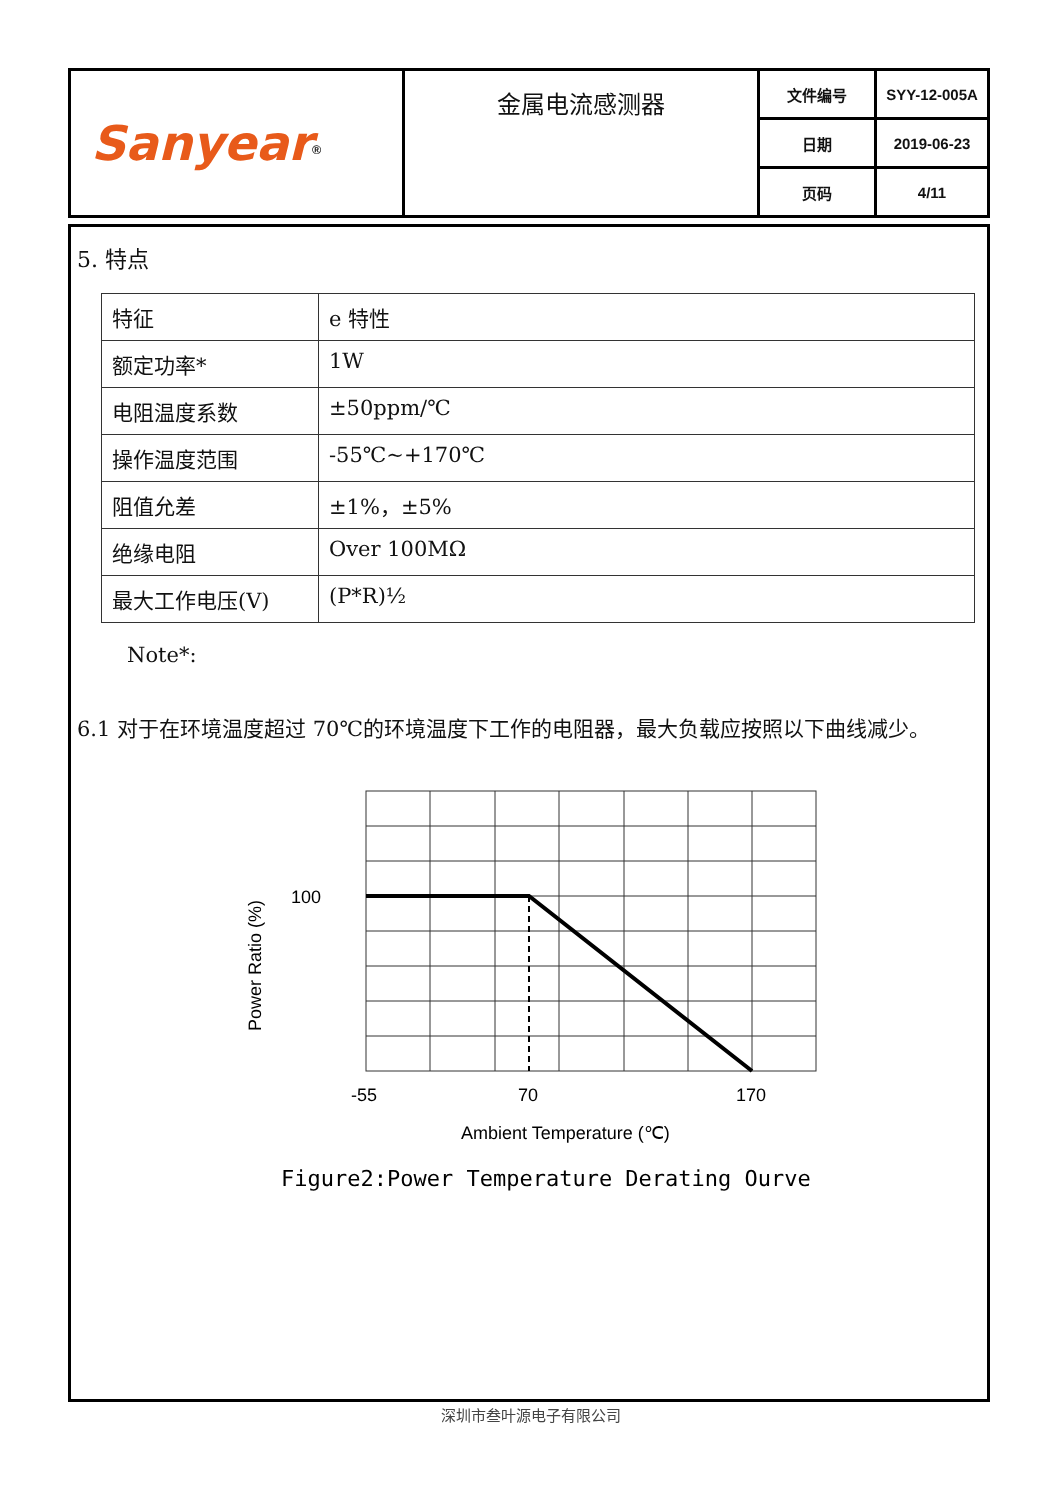| Sanyear<sup>®</sup> | 金属电流感测器 | 文件编号 | SYY-12-005A |
| | | 日期 | 2019-06-23 |
| | | 页码 | 4/11 |
5. 特点
| 特征 | e 特性 |
| 额定功率* | 1W |
| 电阻温度系数 | ±50ppm/℃ |
| 操作温度范围 | -55℃~+170℃ |
| 阻值允差 | ±1%，±5% |
| 绝缘电阻 | Over 100MΩ |
| 最大工作电压(V) | (P*R)½ |
Note*:
6.1 对于在环境温度超过 70℃的环境温度下工作的电阻器，最大负载应按照以下曲线减少。
100
Power Ratio (%)
-55
70
170
Ambient Temperature (℃)
Figure2:Power Temperature Derating Ourve
深圳市叁叶源电子有限公司